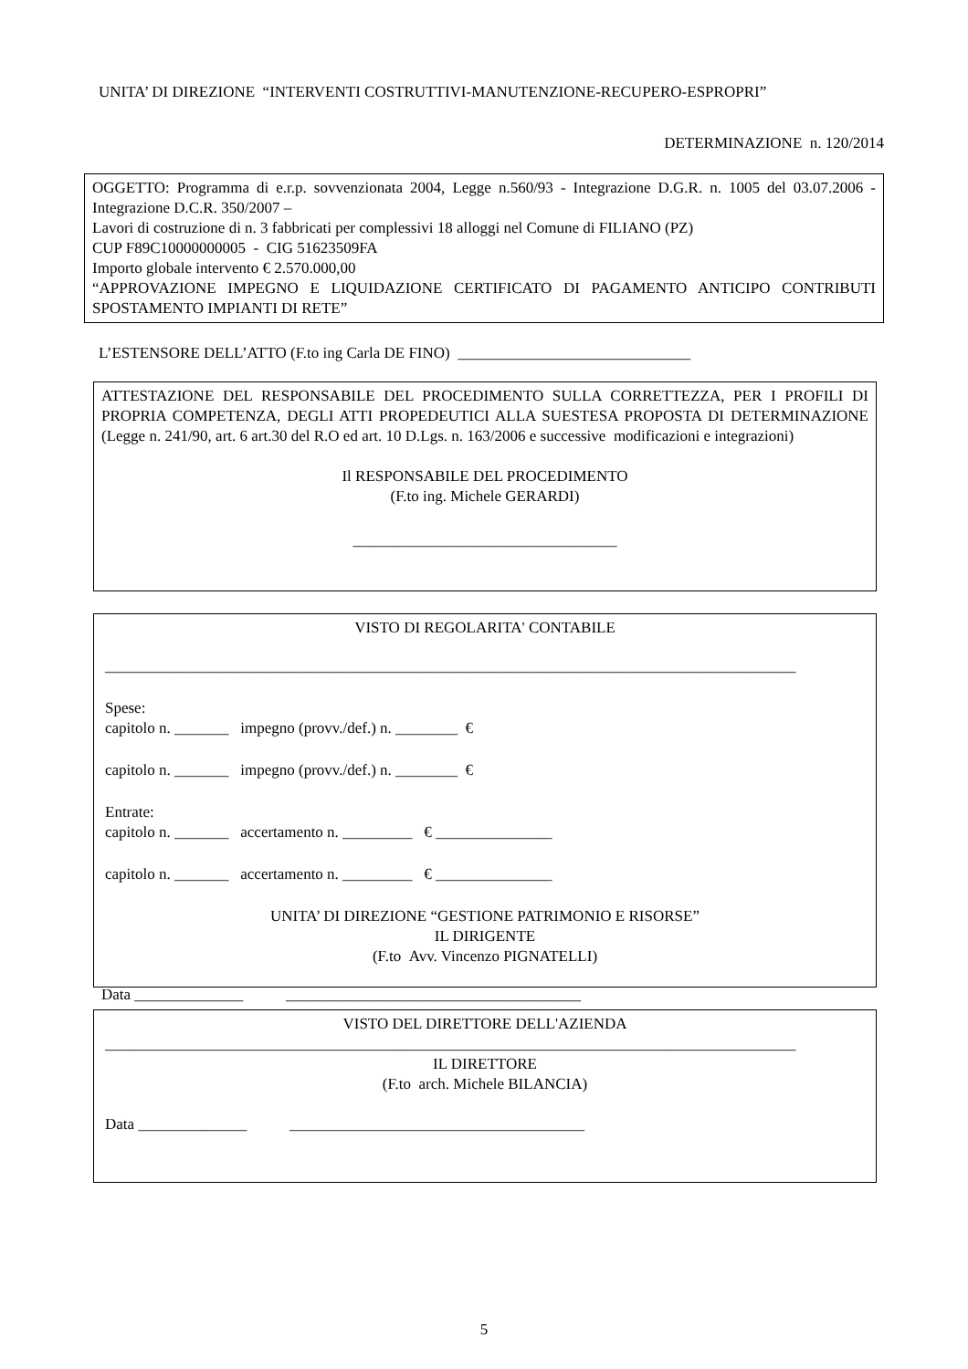UNITA’ DI DIREZIONE “INTERVENTI COSTRUTTIVI-MANUTENZIONE-RECUPERO-ESPROPRI”
DETERMINAZIONE n. 120/2014
OGGETTO: Programma di e.r.p. sovvenzionata 2004, Legge n.560/93 - Integrazione D.G.R. n. 1005 del 03.07.2006 - Integrazione D.C.R. 350/2007 –
Lavori di costruzione di n. 3 fabbricati per complessivi 18 alloggi nel Comune di FILIANO (PZ)
CUP F89C10000000005 - CIG 51623509FA
Importo globale intervento € 2.570.000,00
“APPROVAZIONE IMPEGNO E LIQUIDAZIONE CERTIFICATO DI PAGAMENTO ANTICIPO CONTRIBUTI SPOSTAMENTO IMPIANTI DI RETE”
L’ESTENSORE DELL’ATTO (F.to ing Carla DE FINO) ______________________________
ATTESTAZIONE DEL RESPONSABILE DEL PROCEDIMENTO SULLA CORRETTEZZA, PER I PROFILI DI PROPRIA COMPETENZA, DEGLI ATTI PROPEDEUTICI ALLA SUESTESA PROPOSTA DI DETERMINAZIONE (Legge n. 241/90, art. 6 art.30 del R.O ed art. 10 D.Lgs. n. 163/2006 e successive modificazioni e integrazioni)
Il RESPONSABILE DEL PROCEDIMENTO
(F.to ing. Michele GERARDI)
__________________________________
VISTO DI REGOLARITA' CONTABILE
_________________________________________________________________________________________
Spese:
capitolo n. _______ impegno (provv./def.) n. ________ €
capitolo n. _______ impegno (provv./def.) n. ________ €
Entrate:
capitolo n. _______ accertamento n. _________ € _______________
capitolo n. _______ accertamento n. _________ € _______________
UNITA’ DI DIREZIONE “GESTIONE PATRIMONIO E RISORSE”
IL DIRIGENTE
(F.to Avv. Vincenzo PIGNATELLI)
Data ______________ ______________________________________
VISTO DEL DIRETTORE DELL'AZIENDA
_________________________________________________________________________________________
IL DIRETTORE
(F.to arch. Michele BILANCIA)
Data ______________ ______________________________________
5